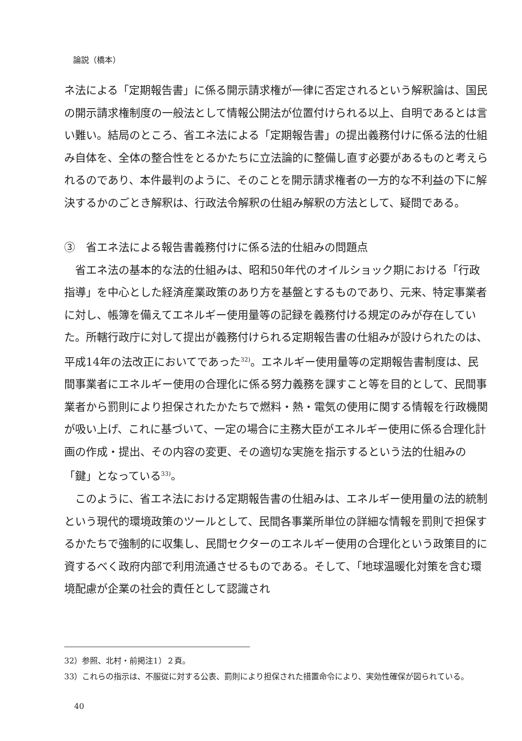論説（橋本）
ネ法による「定期報告書」に係る開示請求権が一律に否定されるという解釈論は、国民の開示請求権制度の一般法として情報公開法が位置付けられる以上、自明であるとは言い難い。結局のところ、省エネ法による「定期報告書」の提出義務付けに係る法的仕組み自体を、全体の整合性をとるかたちに立法論的に整備し直す必要があるものと考えられるのであり、本件最判のように、そのことを開示請求権者の一方的な不利益の下に解決するかのごとき解釈は、行政法令解釈の仕組み解釈の方法として、疑問である。
③　省エネ法による報告書義務付けに係る法的仕組みの問題点
省エネ法の基本的な法的仕組みは、昭和50年代のオイルショック期における「行政指導」を中心とした経済産業政策のあり方を基盤とするものであり、元来、特定事業者に対し、帳簿を備えてエネルギー使用量等の記録を義務付ける規定のみが存在していた。所轄行政庁に対して提出が義務付けられる定期報告書の仕組みが設けられたのは、平成14年の法改正においてであった<sup>32)</sup>。エネルギー使用量等の定期報告書制度は、民間事業者にエネルギー使用の合理化に係る努力義務を課すこと等を目的として、民間事業者から罰則により担保されたかたちで燃料・熱・電気の使用に関する情報を行政機関が吸い上げ、これに基づいて、一定の場合に主務大臣がエネルギー使用に係る合理化計画の作成・提出、その内容の変更、その適切な実施を指示するという法的仕組みの「鍵」となっている<sup>33)</sup>。
このように、省エネ法における定期報告書の仕組みは、エネルギー使用量の法的統制という現代的環境政策のツールとして、民間各事業所単位の詳細な情報を罰則で担保するかたちで強制的に収集し、民間セクターのエネルギー使用の合理化という政策目的に資するべく政府内部で利用流通させるものである。そして、「地球温暖化対策を含む環境配慮が企業の社会的責任として認識され
32）参照、北村・前掲注1）２頁。
33）これらの指示は、不服従に対する公表、罰則により担保された措置命令により、実効性確保が図られている。
40